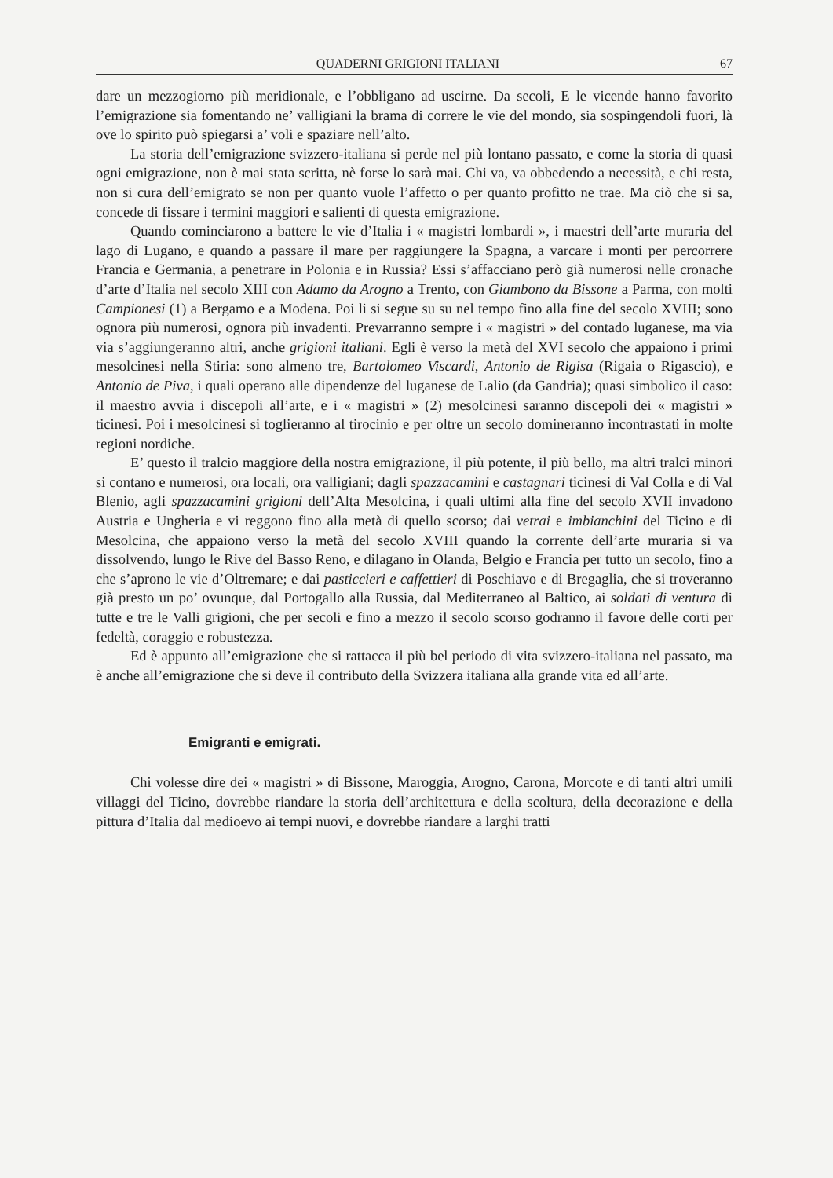QUADERNI GRIGIONI ITALIANI 67
dare un mezzogiorno più meridionale, e l’obbligano ad uscirne. Da secoli, E le vicende hanno favorito l’emigrazione sia fomentando ne’ valligiani la brama di correre le vie del mondo, sia sospingendoli fuori, là ove lo spirito può spiegarsi a’ voli e spaziare nell’alto.
La storia dell’emigrazione svizzero-italiana si perde nel più lontano passato, e come la storia di quasi ogni emigrazione, non è mai stata scritta, nè forse lo sarà mai. Chi va, va obbedendo a necessità, e chi resta, non si cura dell’emigrato se non per quanto vuole l’affetto o per quanto profitto ne trae. Ma ciò che si sa, concede di fissare i termini maggiori e salienti di questa emigrazione.
Quando cominciarono a battere le vie d’Italia i « magistri lombardi », i maestri dell’arte muraria del lago di Lugano, e quando a passare il mare per raggiungere la Spagna, a varcare i monti per percorrere Francia e Germania, a penetrare in Polonia e in Russia? Essi s’affacciano però già numerosi nelle cronache d’arte d’Italia nel secolo XIII con Adamo da Arogno a Trento, con Giambono da Bissone a Parma, con molti Campionesi (1) a Bergamo e a Modena. Poi li si segue su su nel tempo fino alla fine del secolo XVIII; sono ognora più numerosi, ognora più invadenti. Prevarranno sempre i « magistri » del contado luganese, ma via via s’aggiungeranno altri, anche grigioni italiani. Egli è verso la metà del XVI secolo che appaiono i primi mesolcinesi nella Stiria: sono almeno tre, Bartolomeo Viscardi, Antonio de Rigisa (Rigaia o Rigascio), e Antonio de Piva, i quali operano alle dipendenze del luganese de Lalio (da Gandria); quasi simbolico il caso: il maestro avvia i discepoli all’arte, e i « magistri » (2) mesolcinesi saranno discepoli dei « magistri » ticinesi. Poi i mesolcinesi si toglieranno al tirocinio e per oltre un secolo domineranno incontrastati in molte regioni nordiche.
E’ questo il tralcio maggiore della nostra emigrazione, il più potente, il più bello, ma altri tralci minori si contano e numerosi, ora locali, ora valligiani; dagli spazzacamini e castagnari ticinesi di Val Colla e di Val Blenio, agli spazzacamini grigioni dell’Alta Mesolcina, i quali ultimi alla fine del secolo XVII invadono Austria e Ungheria e vi reggono fino alla metà di quello scorso; dai vetrai e imbianchini del Ticino e di Mesolcina, che appaiono verso la metà del secolo XVIII quando la corrente dell’arte muraria si va dissolvendo, lungo le Rive del Basso Reno, e dilagano in Olanda, Belgio e Francia per tutto un secolo, fino a che s’aprono le vie d’Oltremare; e dai pasticcieri e caffettieri di Poschiavo e di Bregaglia, che si troveranno già presto un po’ ovunque, dal Portogallo alla Russia, dal Mediterraneo al Baltico, ai soldati di ventura di tutte e tre le Valli grigioni, che per secoli e fino a mezzo il secolo scorso godranno il favore delle corti per fedeltà, coraggio e robustezza.
Ed è appunto all’emigrazione che si rattacca il più bel periodo di vita svizzero-italiana nel passato, ma è anche all’emigrazione che si deve il contributo della Svizzera italiana alla grande vita ed all’arte.
Emigranti e emigrati.
Chi volesse dire dei « magistri » di Bissone, Maroggia, Arogno, Carona, Morcote e di tanti altri umili villaggi del Ticino, dovrebbe riandare la storia dell’architettura e della scoltura, della decorazione e della pittura d’Italia dal medioevo ai tempi nuovi, e dovrebbe riandare a larghi tratti